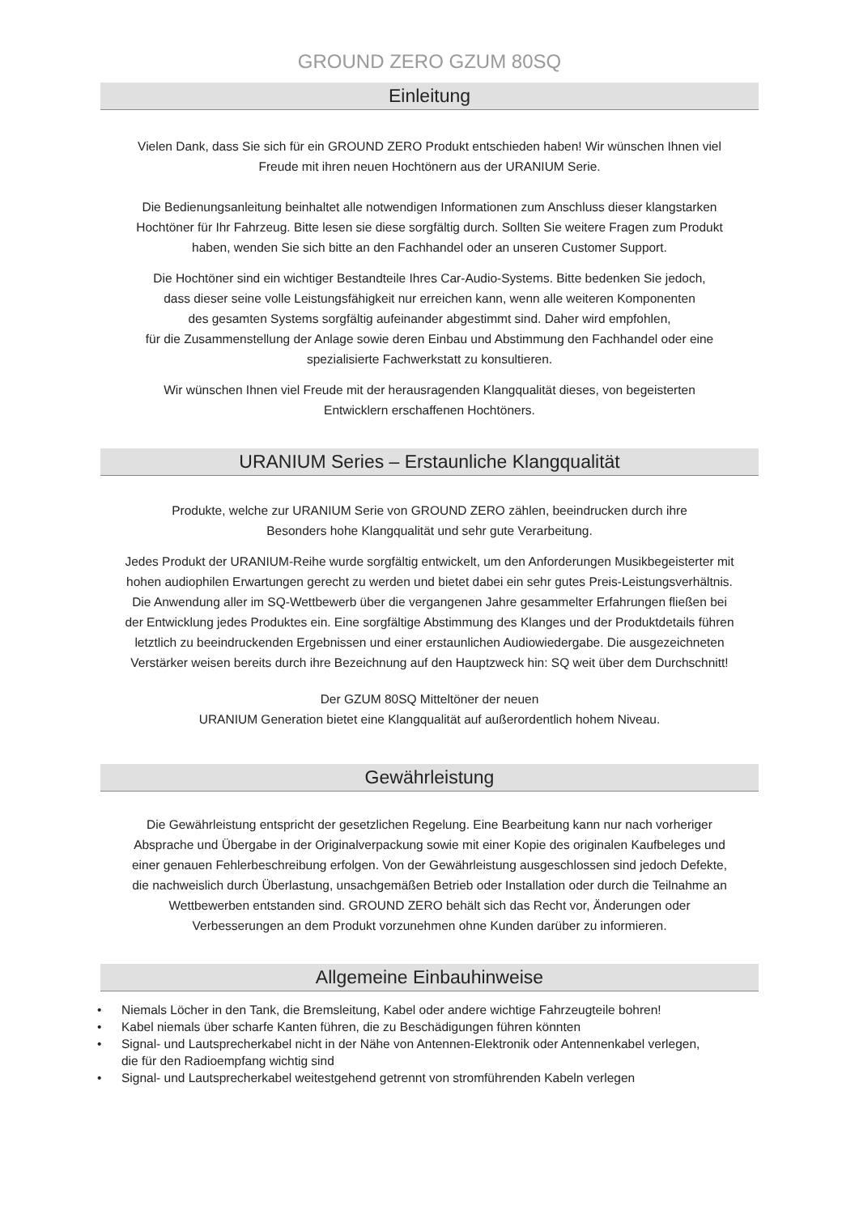GROUND ZERO GZUM 80SQ
Einleitung
Vielen Dank, dass Sie sich für ein GROUND ZERO Produkt entschieden haben! Wir wünschen Ihnen viel
Freude mit ihren neuen Hochtönern aus der URANIUM Serie.
Die Bedienungsanleitung beinhaltet alle notwendigen Informationen zum Anschluss dieser klangstarken
Hochtöner für Ihr Fahrzeug. Bitte lesen sie diese sorgfältig durch. Sollten Sie weitere Fragen zum Produkt
haben, wenden Sie sich bitte an den Fachhandel oder an unseren Customer Support.
Die Hochtöner sind ein wichtiger Bestandteile Ihres Car-Audio-Systems. Bitte bedenken Sie jedoch,
dass dieser seine volle Leistungsfähigkeit nur erreichen kann, wenn alle weiteren Komponenten
des gesamten Systems sorgfältig aufeinander abgestimmt sind. Daher wird empfohlen,
für die Zusammenstellung der Anlage sowie deren Einbau und Abstimmung den Fachhandel oder eine
spezialisierte Fachwerkstatt zu konsultieren.
Wir wünschen Ihnen viel Freude mit der herausragenden Klangqualität dieses, von begeisterten
Entwicklern erschaffenen Hochtöners.
URANIUM Series – Erstaunliche Klangqualität
Produkte, welche zur URANIUM Serie von GROUND ZERO zählen, beeindrucken durch ihre
Besonders hohe Klangqualität und sehr gute Verarbeitung.
Jedes Produkt der URANIUM-Reihe wurde sorgfältig entwickelt, um den Anforderungen Musikbegeisterter mit
hohen audiophilen Erwartungen gerecht zu werden und bietet dabei ein sehr gutes Preis-Leistungsverhältnis.
Die Anwendung aller im SQ-Wettbewerb über die vergangenen Jahre gesammelter Erfahrungen fließen bei
der Entwicklung jedes Produktes ein. Eine sorgfältige Abstimmung des Klanges und der Produktdetails führen
letztlich zu beeindruckenden Ergebnissen und einer erstaunlichen Audiowiedergabe. Die ausgezeichneten
Verstärker weisen bereits durch ihre Bezeichnung auf den Hauptzweck hin: SQ weit über dem Durchschnitt!
Der GZUM 80SQ Mitteltöner der neuen
URANIUM Generation bietet eine Klangqualität auf außerordentlich hohem Niveau.
Gewährleistung
Die Gewährleistung entspricht der gesetzlichen Regelung. Eine Bearbeitung kann nur nach vorheriger
Absprache und Übergabe in der Originalverpackung sowie mit einer Kopie des originalen Kaufbeleges und
einer genauen Fehlerbeschreibung erfolgen. Von der Gewährleistung ausgeschlossen sind jedoch Defekte,
die nachweislich durch Überlastung, unsachgemäßen Betrieb oder Installation oder durch die Teilnahme an
Wettbewerben entstanden sind. GROUND ZERO behält sich das Recht vor, Änderungen oder
Verbesserungen an dem Produkt vorzunehmen ohne Kunden darüber zu informieren.
Allgemeine Einbauhinweise
• Niemals Löcher in den Tank, die Bremsleitung, Kabel oder andere wichtige Fahrzeugteile bohren!
• Kabel niemals über scharfe Kanten führen, die zu Beschädigungen führen könnten
• Signal- und Lautsprecherkabel nicht in der Nähe von Antennen-Elektronik oder Antennenkabel verlegen,
die für den Radioempfang wichtig sind
• Signal- und Lautsprecherkabel weitestgehend getrennt von stromführenden Kabeln verlegen